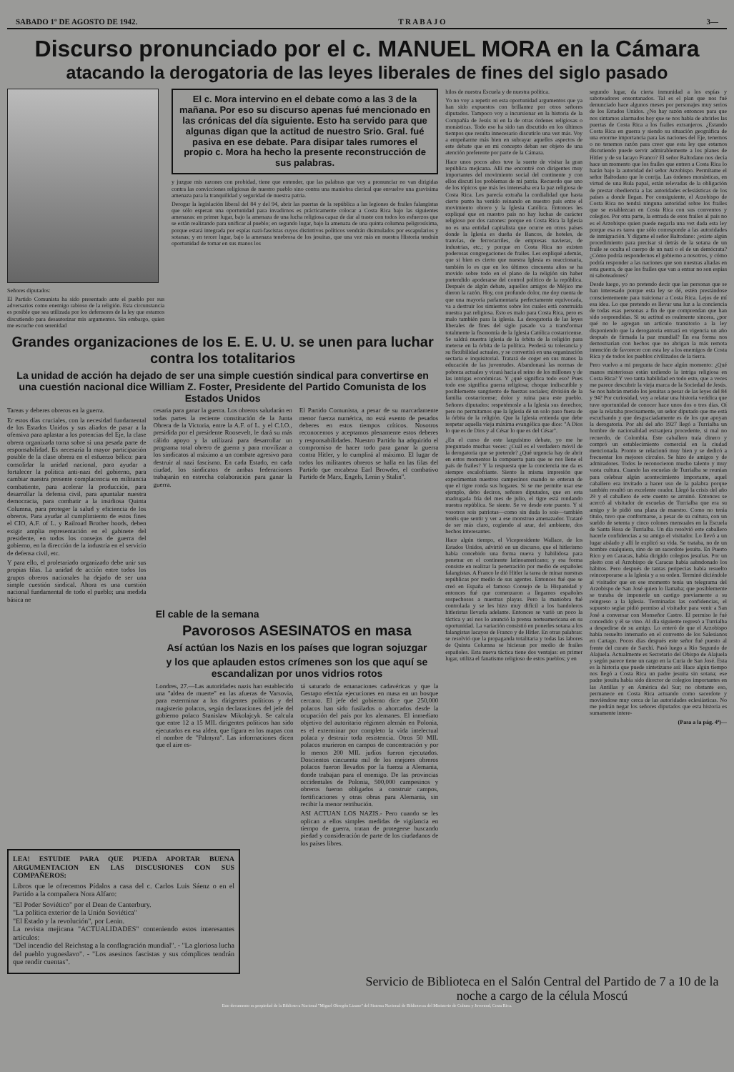SABADO 1º DE AGOSTO DE 1942. T R A B A J O 3—
Discurso pronunciado por el c. MANUEL MORA en la Cámara
atacando la derogatoria de las leyes liberales de fines del siglo pasado
Señores diputados:
El Partido Comunista ha sido presentado ante el pueblo por sus adversarios como enemigo rabioso de la religión. Esta circunstancia es posible que sea utilizada por los defensores de la ley que estamos discutiendo para desautorizar mis argumentos. Sin embargo, quien me escuche con serenidad
El c. Mora intervino en el debate como a las 3 de la mañana. Por eso su discurso apenas fué mencionado en las crónicas del día siguiente. Esto ha servido para que algunas digan que la actitud de nuestro Srio. Gral. fué pasiva en ese debate. Para disipar tales rumores el propio c. Mora ha hecho la presente reconstrucción de sus palabras.
y juzgue mis razones con probidad, tiene que entender, que las palabras que voy a pronunciar no van dirigidas contra las convicciones religiosas de nuestro pueblo sino contra una maniobra clerical que envuelve una gravísima amenaza para la tranquilidad y seguridad de nuestra patria.
Derogar la legislación liberal del 84 y del 94, abrir las puertas de la república a las legiones de frailes falangistas que sólo esperan una oportunidad para invadirnos es prácticamente colocar a Costa Rica bajo las siguientes amenazas: en primer lugar, bajo la amenaza de una lucha religiosa capaz de dar al traste con todos los esfuerzos que se están realizando para unificar al pueblo; en segundo lugar, bajo la amenaza de una quinta columna peligrosísima, porque estará integrada por espías nazi-fascistas cuyos distintivos políticos vendrán disimulados por escapularios y sotanas; y en tercer lugar, bajo la amenaza tenebrosa de los jesuitas, que una vez más en nuestra Historia tendrán oportunidad de tomar en sus manos los
Grandes organizaciones de los E. E. U. U. se unen para luchar contra los totalitarios
La unidad de acción ha dejado de ser una simple cuestión sindical para convertirse en una cuestión nacional dice William Z. Foster, Presidente del Partido Comunista de los Estados Unidos
Tareas y deberes obreros en la guerra.
Er estos días cruciales, con la necesidad fundamental de los Estados Unidos y sus aliados de pasar a la ofensiva para aplastar a los potencias del Eje, la clase obrera organizada toma sobre si una pesada parte de responsabilidad. Es necesaria la mayor participación posible de la clase obrera en el esfuerzo bélico: para consolidar la unidad nacional, para ayudar a fortalecer la política anti-nazi del gobierno, para cambiar nuestra presente complacencia en militancia combatiente, para acelerar la producción, para desarrollar la defensa civil, para apuntalar nuestra democracia, para combatir a la insidiosa Quinta Columna, para proteger la salud y eficiencia de los obreros. Para ayudar al cumplimiento de estos fines el CIO, A.F. of L. y Railroad Brother hoods, deben exigir amplia representación en el gabinete del presidente, en todos los consejos de guerra del gobierno, en la dirección de la industria en el servicio de defensa civil, etc.
Y para ello, el proletariado organizado debe unir sus propias filas. La unidad de acción entre todos los grupos obreros nacionales ha dejado de ser una simple cuestión sindical. Ahora es una cuestión nacional fundamental de todo el pueblo; una medida básica ne
cesaria para ganar la guerra. Los obreros saludarán en todas partes la reciente constitución de la Junta Obrera de la Victoria, entre la A.F. of L. y el C.I.O., presidida por el presidente Roosevelt, le dará su más cálido apoyo y la utilizará para desarrollar un programa total obrero de guerra y para movilizar a los sindicatos al máximo a un combate agresivo para destruir al nazi fascismo. En cada Estado, en cada ciudad, los sindicatos de ambas federaciones trabajarán en estrecha colaboración para ganar la guerra.
El Partido Comunista, a pesar de su marcadamente menor fuerza numérica, no está exento de pesados deberes en estos tiempos críticos. Nosotros reconocemos y aceptamos plenamente estos deberes y responsabilidades. Nuestro Partido ha adquirido el compromiso de hacer todo para ganar la guerra contra Hitler, y lo cumplirá al máximo. El lugar de todos los militantes obreros se halla en las filas del Partido que encabeza Earl Browder, el combativo Partido de Marx, Engels, Lenin y Stalin".
El cable de la semana
Pavorosos ASESINATOS en masa
Así actúan los Nazis en los países que logran sojuzgar
y los que aplauden estos crímenes son los que aquí se escandalizan por unos vidrios rotos
Londres, 27.—Las autoridades nazis han establecido una "aldea de muerte" en las afueras de Varsovia, para exterminar a los dirigentes políticos y del magisterio polacos, según declaraciones del jefe del gobierno polaco Stanislaw Mikolajcyk. Se calcula que entre 12 a 15 MIL dirigentes políticos han sido ejecutados en esa aldea, que figura en los mapas con el nombre de "Palmyra". Las informaciones dicen que el aire es-
tá saturado de emanaciones cadavéricas y que la Gestapo efectúa ejecuciones en masa en un bosque cercano. El jefe del gobierno dice que 250,000 polacos han sido fusilados o ahorcados desde la ocupación del país por los alemanes. El inmediato objetivo del autoritario régimen alemán en Polonia, es el exterminar por completo la vida intelectual polaca y destruir toda resistencia. Otros 50 MIL polacos murieron en campos de concentración y por lo menos 200 MIL judíos fueron ejecutados. Doscientos cincuenta mil de los mejores obreros polacos fueron llevados por la fuerza a Alemania, donde trabajan para el enemigo. De las provincias occidentales de Polonia, 500,000 campesinos y obreros fueron obligados a construir campos, fortificaciones y otras obras para Alemania, sin recibir la menor retribución.
ASI ACTUAN LOS NAZIS.- Pero cuando se les oplican a ellos simples medidas de vigilancia en tiempo de guerra, tratan de protegerse buscando piedad y consideración de parte de los ciudadanos de los países libres.
LEA! ESTUDIE PARA QUE PUEDA APORTAR BUENA ARGUMENTACION EN LAS DISCUSIONES CON SUS COMPAÑEROS:
Libros que le ofrecemos Pídalos a casa del c. Carlos Luis Sáenz o en el Partido a la compañera Nora Alfaro:
"El Poder Soviético" por el Dean de Canterbury.
"La política exterior de la Unión Soviética"
"El Estado y la revolución", por Lenin.
La revista mejicana "ACTUALIDADES" conteniendo estos interesantes artículos:
"Del incendio del Reichstag a la conflagración mundial". - "La gloriosa lucha del pueblo yugoeslavo". - "Los asesinos fascistas y sus cómplices tendrán que rendir cuentas".
hilos de nuestra Escuela y de nuestra política.
Yo no voy a repetir en esta oportunidad argumentos que ya han sido expuestos con brillantez por otros señores diputados. Tampoco voy a incursionar en la historia de la Compañía de Jesús ni en la de otras órdenes religiosas o monásticas. Todo eso ha sido tan discutido en los últimos tiempos que resulta innecesario discutirlo una vez más. Voy a empeñarme más bien en subrayar aquellos aspectos de este debate que en mi concepto deban ser objeto de una atención preferente por parte de la Cámara.
Hace unos pocos años tuve la suerte de visitar la gran república mejicana. Allí me encontré con dirigentes muy importantes del movimiento social del continente y con ellos discutí los problemas de mi patria. Recuerdo que uno de los tópicos que más les interesaba era la paz religiosa de Costa Rica. Les parecía extraña la cordialidad que hasta cierto punto ha venido reinando en nuestro país entre el movimiento obrero y la Iglesia Católica. Entonces les expliqué que en nuestro país no hay luchas de carácter religioso por dos razones: porque en Costa Rica la Iglesia no es una entidad capitalista que ocurre en otros países donde la Iglesia es dueña de Bancos, de hoteles, de tranvías, de ferrocarriles, de empresas navieras, de industrias, etc.; y porque en Costa Rica no existen poderosas congregaciones de frailes. Les expliqué además, que si bien es cierto que nuestra Iglesia es reaccionaria, también lo es que en los últimos cincuenta años se ha movido sobre todo en el plano de la religión sin haber pretendido apoderarse del control político de la república. Después de algún debate, aquellos amigos de Méjico me dieron la razón. Hoy, con profundo dolor, me doy cuenta de que una mayoría parlamentaria perfectamente equivocada, va a destruir los simientos sobre los cuales está construída nuestra paz religiosa. Esto es malo para Costa Rica, pero es malo también para la iglesia. La derogatoria de las leyes liberales de fines del siglo pasado va a transformar totalmente la fisonomía de la Iglesia Católica costarricense. Se saldrá nuestra iglesia de la órbita de la religión para meterse en la órbita de la política. Perderá su tolerancia y su flexibilidad actuales, y se convertirá en una organización sectaria e inquisitorial. Tratará de coger en sus manos la educación de las juventudes. Abandonará las normas de pobreza actuales y virará hacia el reino de los millones y de las intrigas económicas. Y ¿qué significa todo eso? Pues todo eso significa guerra religiosa; choque indiscutible y posiblemente sangriento de fuerzas sociales; división de la familia costarricense; dolor y ruina para este pueblo. Señores diputados: respetémosle a la Iglesia sus derechos; pero no permitamos que la Iglesia dé un solo paso fuera de la órbita de la religión. Que la Iglesia entienda que debe respetar aquella vieja máxima evangélica que dice: "A Dios lo que es de Dios y al César lo que es del César".
¿En el curso de este larguísimo debate, yo me he preguntado muchas veces: ¿Cuál es el verdadero móvil de la derogatoria que se pretende? ¿Qué urgencia hay de abrir en estos momentos la compuerta para que se nos llene el país de frailes? Y la respuesta que la conciencia me da es siempre escalofriante. Siento la misma impresión que experimentan nuestros campesinos cuando se enteran de que el tigre ronda sus hogares. Si se me permite usar ese ejemplo, debo deciros, señores diputados, que en esta madrugada fría del mes de julio, el tigre está rondando nuestra república. Se siente. Se ve desde este puesto. Y si vosotros sois patriotas—como sin duda lo sois—también tenéis que sentir y ver a ese monstruo amenazador. Trataré de ser más claro, cogiendo al azar, del ambiente, dos hechos interesantes.
Hace algún tiempo, el Vicepresidente Wallace, de los Estados Unidos, advirtió en un discurso, que el hitlerismo había concebido una forma nueva y habilidosa para penetrar en el continente latinoamericano; y esa forma consiste en realizar la penetración por medio de españoles falangistas. A Franco le dió Hitler la tarea de minar nuestras repúblicas por medio de sus agentes. Entonces fué que se creó en España el famoso Consejo de la Hispanidad y entonces fué que comenzaron a llegarnos españoles sospechosos a nuestras playas. Pero la maniobra fué controlada y se les hizo muy difícil a los bandoleros hitleristas llevarla adelante. Entonces se varió un poco la táctica y así nos lo anunció la prensa norteamericana en su oportunidad. La variación consistió en ponerles sotana a los falangistas lacayos de Franco y de Hitler. En otras palabras: se resolvió que la propaganda totalitaria y todas las labores de Quinta Columna se hicieran por medio de frailes españoles. Esta nueva táctica tiene dos ventajas: en primer lugar, utiliza el fanatismo religioso de estos pueblos; y en
segundo lugar, da cierta inmunidad a los espías y saboteadores ensontanados. Tal es el plan que nos fué denunciado hace algunos meses por personajes muy serios de los Estados Unidos. ¿No hay razón entonces para que nos sintamos alarmados hoy que se nos habla de abrirles las puertas de Costa Rica a los frailes extranjeros. ¿Estando Costa Rica en guerra y siendo su situación geográfica de una enorme importancia para las naciones del Eje, tenemos o no tenemos razón para creer que esta ley que estamos discutiendo puede servir admirablemente a los planes de Hitler y de su lacayo Franco? El señor Baltodano nos decía hace un momento que los frailes que entren a Costa Rica lo harán bajo la autoridad del señor Arzobispo. Permítame el señor Baltodano que lo corrija. Las órdenes monásticas, en virtud de una Bula papal, están relevadas de la obligación de prestar obediencia a las autoridades eclesiásticas de los países a donde llegan. Por consiguiente, el Arzobispo de Costa Rica no tendrá ninguna autoridad sobre los frailes que se establezcan en Costa Rica con sus conventos y colegios. Por otra parte, la entrada de esos frailes al país no es el Arzobispo quien puede negarla una vez dada esta ley porque esa es tarea que sólo corresponde a las autoridades de inmigración. Y dígame el señor Baltodano: ¿existe algún procedimiento para precisar si detrás de la sotana de un fraile se oculta el cuerpo de un nazi o el de un demócrata? ¿Cómo podría respondernos el gobierno a nosotros, y cómo podría responder a las naciones que son nuestras aliadas en esta guerra, de que los frailes que van a entrar no son espías ni saboteadores?
Desde luego, yo no pretendo decir que las personas que se han interesado porque esta ley se dé, estén prestándose conscientemente para traicionar a Costa Rica. Lejos de mí esa idea. Lo que pretendo es llevar una luz a la conciencia de todas esas personas a fin de que comprendan que han sido sorprendidas. Si su actitud es realmente sincera, ¿por qué no le agregan un artículo transitorio a la ley disponiendo que la derogatoria entrará en vigencia un año después de firmada la paz mundial? En esa forma nos demostrarían con hechos que no abrigan la más remota intención de favorecer con esta ley a los enemigos de Costa Rica y de todos los pueblos civilizados de la tierra.
Pero vuelvo a mi pregunta de hace algún momento: ¿Qué manos misteriosas están urdiendo la intriga religiosa en Costa Rica? Y veo tanta habilidad en todo esto, que a veces me parece descubrir la vieja marca de la Sociedad de Jesús. Se nos habrán metido los jesuitas a pesar de las leyes del 84 y 94? Por curiosidad, voy a relatar una historia verídica que tuve oportunidad de conocer hace unos dos o tres días. Oí que la relataba precisamente, un señor diputado que me está escuchando y que desgraciadamente es de los que apoyan la derogatoria. Por ahí del año 1927 llegó a Turrialba un hombre de nacionalidad extranjera procedente, si mal no recuerdo, de Colombia. Este caballero traía dinero y compró un establecimiento comercial en la ciudad mencionada. Pronto se relacionó muy bien y se dedicó a frecuentar los mejores círculos. Se hizo de amigos y de admiradores. Todos le reconocieron mucho talento y muy vasta cultura. Cuando las escuelas de Turrialba se reunían para celebrar algún acontecimiento importante, aquel caballero era invitado a hacer uso de la palabra porque también resultó un excelente orador. Llegó la crisis del año 29 y el caballero de este cuento se arruinó. Entonces se acercó al visitador de escuelas de Turrialba que era su amigo y le pidió una plaza de maestro. Como no tenía título, tuvo que conformarse, a pesar de su cultura, con un sueldo de setenta y cinco colones mensuales en la Escuela de Santa Rosa de Turrialba. Un día resolvió este caballero hacerle confidencias a su amigo el visitador. Lo llevó a un lugar aislado y allí le explicó su vida. Se trataba, no de un hombre cualquiera, sino de un sacerdote jesuíta. En Puerto Rico y en Caracas, había dirigido colegios jesuítas. Por un pleito con el Arzobispo de Caracas había aabndonado los hábitos. Pero después de tantas peripecias había resuelto reincorporarse a la Iglesia y a su orden. Terminó diciéndole al visitador que en ese momento tenía un telegrama del Arzobispo de San José quien lo llamaba; que posiblemente se trataba de imponerle un castigo previamente a su reingreso a la Iglesia. Terminadas las confidencias, el supuesto seglar pidió permiso al visitador para venir a San José a conversar con Monseñor Castro. El permiso le fué concedido y él se vino. Al día siguiente regresó a Turrialba a despedirse de su amigo. Lo enteró de que el Arzobispo había resuelto internarlo en el convento de los Salesianos en Cartago. Pocos días después este señor fué puesto al frente del curato de Sarchí. Pasó luego a Río Segundo de Alajuela. Actualmente es Secretario del Obispo de Alajuela y según parece tiene un cargo en la Curia de San José. Esta es la historia que puede sintetizarse así: Hace algún tiempo nos llegó a Costa Rica un padre jesuita sin sotana; ese padre jesuita había sido director de colegios importantes en las Antillas y en América del Sur; no obstante eso, permanece en Costa Rica actuando como sacerdote y moviéndose muy cerca de las autoridades eclesiásticas. No me podrán negar los señores diputados que esta historia es sumamente intere-
(Pasa a la pág. 4ª)—
Servicio de Biblioteca en el Salón Central del Partido de 7 a 10 de la noche a cargo de la célula Moscú
Este documento es propiedad de la Biblioteca Nacional "Miguel Obregón Lizano" del Sistema Nacional de Bibliotecas del Ministerio de Cultura y Juventud, Costa Rica.